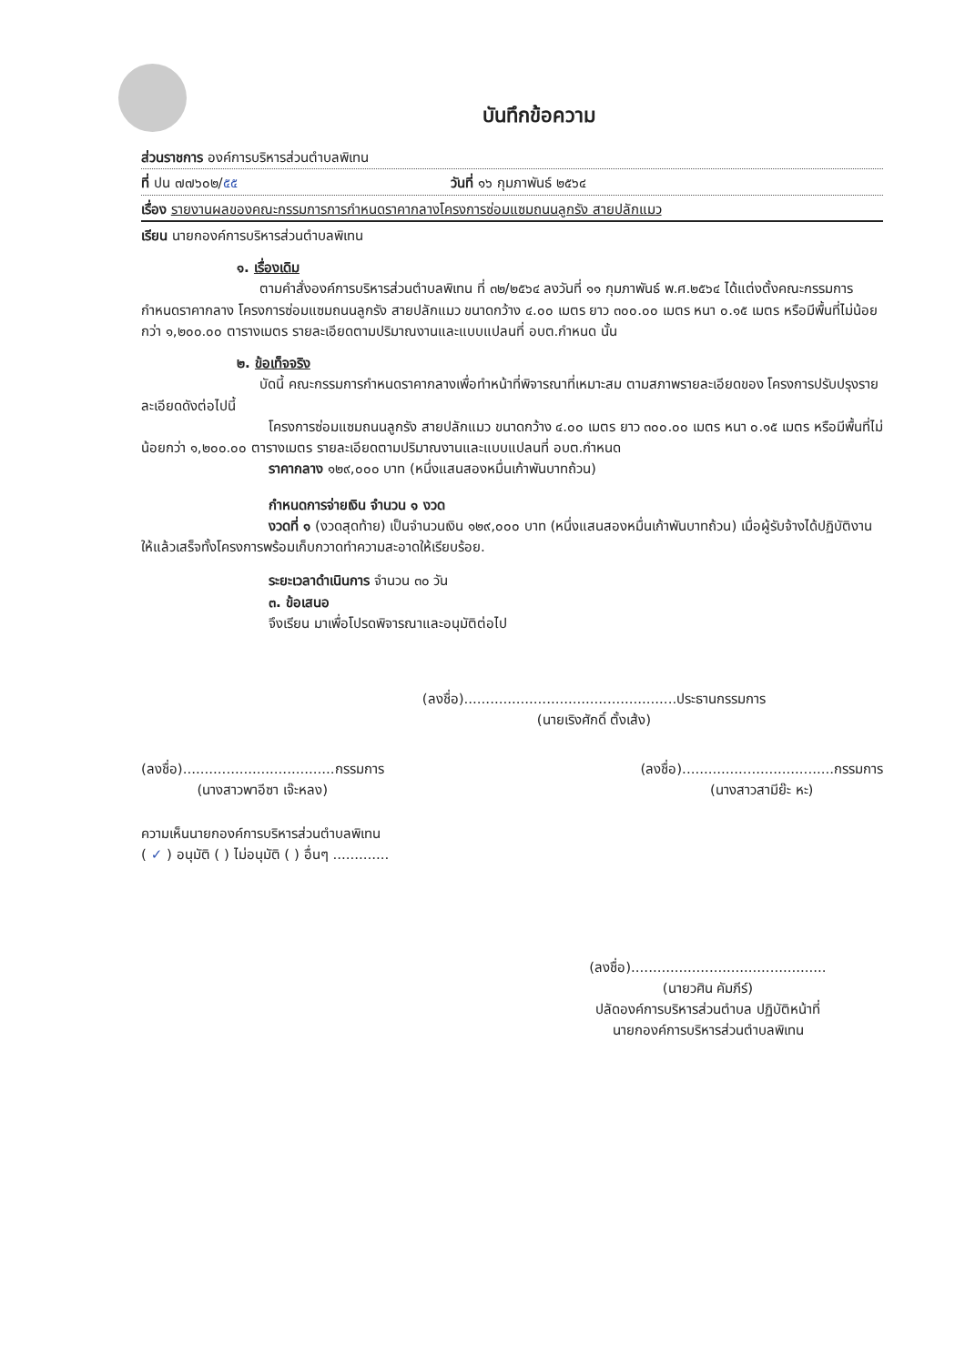บันทึกข้อความ
ส่วนราชการ องค์การบริหารส่วนตำบลพิเทน
ที่ ปน ๗๗๖๐๒/๕๕ วันที่ ๑๖ กุมภาพันธ์ ๒๕๖๔
เรื่อง รายงานผลของคณะกรรมการการกำหนดราคากลางโครงการซ่อมแซมถนนลูกรัง สายปลักแมว
เรียน นายกองค์การบริหารส่วนตำบลพิเทน
๑. เรื่องเดิม
ตามคำสั่งองค์การบริหารส่วนตำบลพิเทน ที่ ๓๒/๒๕๖๔ ลงวันที่ ๑๑ กุมภาพันธ์ พ.ศ.๒๕๖๔ ได้แต่งตั้งคณะกรรมการกำหนดราคากลาง โครงการซ่อมแซมถนนลูกรัง สายปลักแมว ขนาดกว้าง ๔.๐๐ เมตร ยาว ๓๐๐.๐๐ เมตร หนา ๐.๑๕ เมตร หรือมีพื้นที่ไม่น้อยกว่า ๑,๒๐๐.๐๐ ตารางเมตร รายละเอียดตามปริมาณงานและแบบแปลนที่ อบต.กำหนด นั้น
๒. ข้อเท็จจริง
บัดนี้ คณะกรรมการกำหนดราคากลางเพื่อทำหน้าที่พิจารณาที่เหมาะสม ตามสภาพรายละเอียดของ โครงการปรับปรุงรายละเอียดดังต่อไปนี้
โครงการซ่อมแซมถนนลูกรัง สายปลักแมว ขนาดกว้าง ๔.๐๐ เมตร ยาว ๓๐๐.๐๐ เมตร หนา ๐.๑๕ เมตร หรือมีพื้นที่ไม่น้อยกว่า ๑,๒๐๐.๐๐ ตารางเมตร รายละเอียดตามปริมาณงานและแบบแปลนที่ อบต.กำหนด
ราคากลาง ๑๒๙,๐๐๐ บาท (หนึ่งแสนสองหมื่นเก้าพันบาทถ้วน)
กำหนดการจ่ายเงิน จำนวน ๑ งวด
งวดที่ ๑ (งวดสุดท้าย) เป็นจำนวนเงิน ๑๒๙,๐๐๐ บาท (หนึ่งแสนสองหมื่นเก้าพันบาทถ้วน) เมื่อผู้รับจ้างได้ปฏิบัติงานให้แล้วเสร็จทั้งโครงการพร้อมเก็บกวาดทำความสะอาดให้เรียบร้อย.
ระยะเวลาดำเนินการ จำนวน ๓๐ วัน
๓. ข้อเสนอ
จึงเรียน มาเพื่อโปรดพิจารณาและอนุมัติต่อไป
(ลงชื่อ).................................................ประธานกรรมการ
(นายเริงศักดิ์ ตั้งเส้ง)
(ลงชื่อ)...................................กรรมการ
(นางสาวพาอีซา เจ๊ะหลง)
(ลงชื่อ)...................................กรรมการ
(นางสาวสามีย๊ะ หะ)
ความเห็นนายกองค์การบริหารส่วนตำบลพิเทน
( ✓ ) อนุมัติ ( ) ไม่อนุมัติ ( ) อื่นๆ .............
(ลงชื่อ).............................................
(นายวศิน คัมภีร์)
ปลัดองค์การบริหารส่วนตำบล ปฏิบัติหน้าที่
นายกองค์การบริหารส่วนตำบลพิเทน